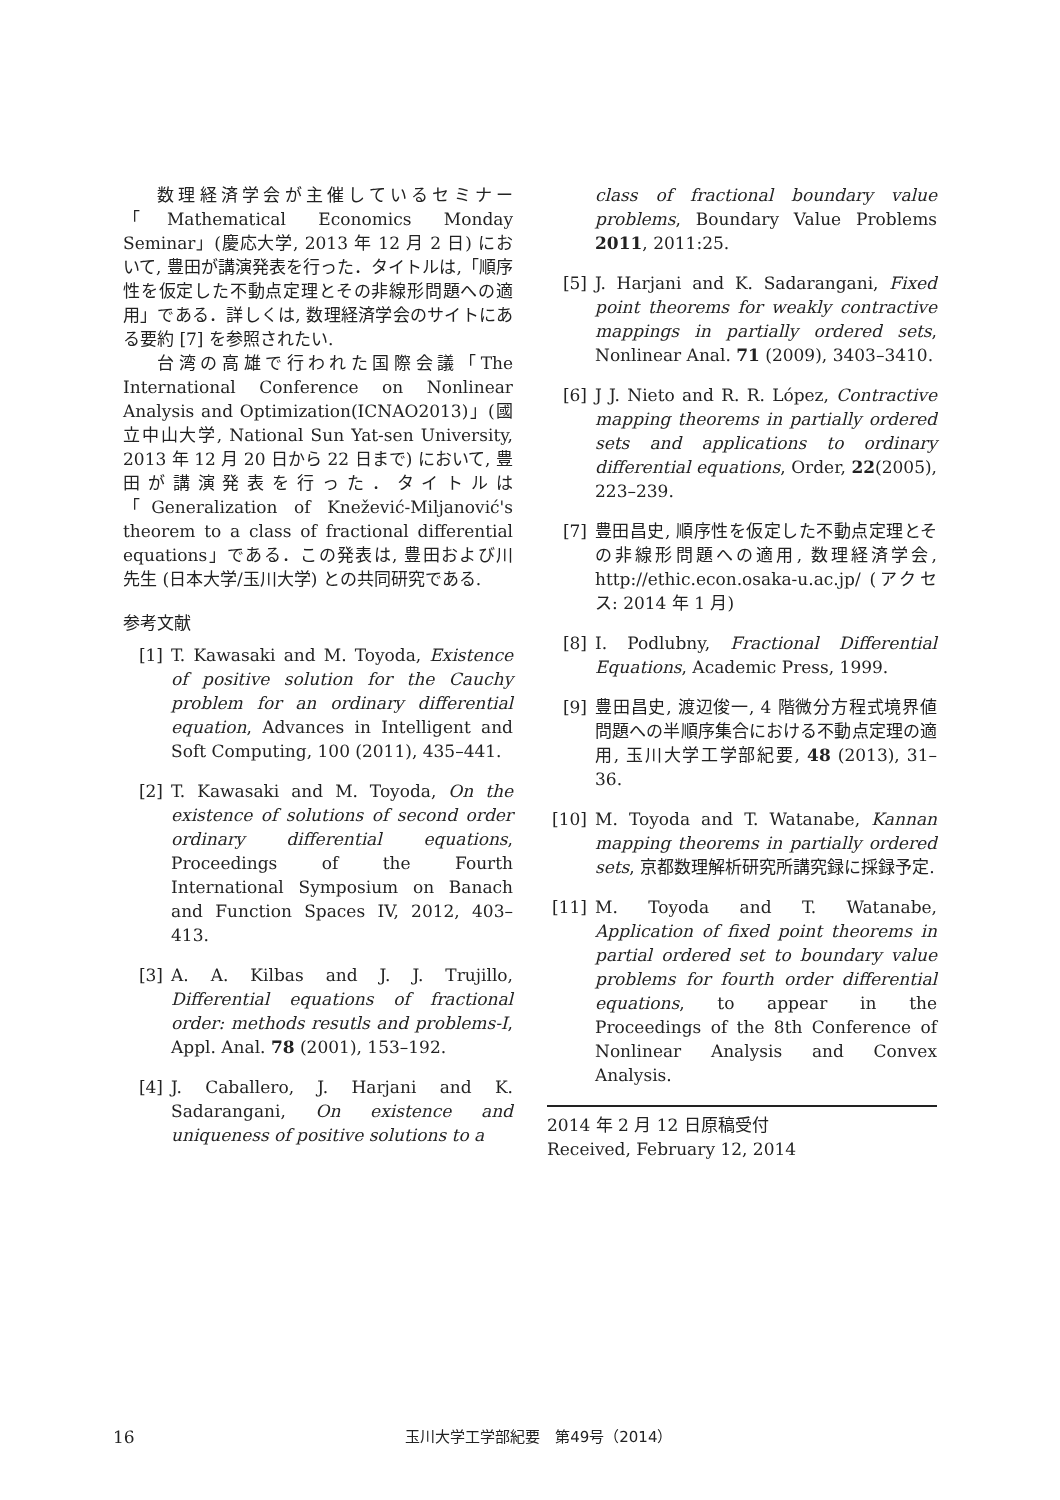数理経済学会が主催しているセミナー「Mathematical Economics Monday Seminar」(慶応大学, 2013 年 12 月 2 日) において, 豊田が講演発表を行った．タイトルは,「順序性を仮定した不動点定理とその非線形問題への適用」である．詳しくは, 数理経済学会のサイトにある要約 [7] を参照されたい.
台湾の高雄で行われた国際会議「The International Conference on Nonlinear Analysis and Optimization(ICNAO2013)」(國立中山大学, National Sun Yat-sen University, 2013 年 12 月 20 日から 22 日まで) において, 豊田が講演発表を行った．タイトルは「Generalization of Knežević-Miljanović's theorem to a class of fractional differential equations」である．この発表は, 豊田および川　先生 (日本大学/玉川大学) との共同研究である.
参考文献
[1] T. Kawasaki and M. Toyoda, Existence of positive solution for the Cauchy problem for an ordinary differential equation, Advances in Intelligent and Soft Computing, 100 (2011), 435–441.
[2] T. Kawasaki and M. Toyoda, On the existence of solutions of second order ordinary differential equations, Proceedings of the Fourth International Symposium on Banach and Function Spaces IV, 2012, 403–413.
[3] A. A. Kilbas and J. J. Trujillo, Differential equations of fractional order: methods resutls and problems-I, Appl. Anal. 78 (2001), 153–192.
[4] J. Caballero, J. Harjani and K. Sadarangani, On existence and uniqueness of positive solutions to a
class of fractional boundary value problems, Boundary Value Problems 2011, 2011:25.
[5] J. Harjani and K. Sadarangani, Fixed point theorems for weakly contractive mappings in partially ordered sets, Nonlinear Anal. 71 (2009), 3403–3410.
[6] J J. Nieto and R. R. López, Contractive mapping theorems in partially ordered sets and applications to ordinary differential equations, Order, 22(2005), 223–239.
[7] 豊田昌史, 順序性を仮定した不動点定理とその非線形問題への適用, 数理経済学会, http://ethic.econ.osaka-u.ac.jp/ (アクセス: 2014 年 1 月)
[8] I. Podlubny, Fractional Differential Equations, Academic Press, 1999.
[9] 豊田昌史, 渡辺俊一, 4 階微分方程式境界値問題への半順序集合における不動点定理の適用, 玉川大学工学部紀要, 48 (2013), 31–36.
[10] M. Toyoda and T. Watanabe, Kannan mapping theorems in partially ordered sets, 京都数理解析研究所講究録に採録予定.
[11] M. Toyoda and T. Watanabe, Application of fixed point theorems in partial ordered set to boundary value problems for fourth order differential equations, to appear in the Proceedings of the 8th Conference of Nonlinear Analysis and Convex Analysis.
2014 年 2 月 12 日原稿受付
Received, February 12, 2014
16 玉川大学工学部紀要　第49号（2014）